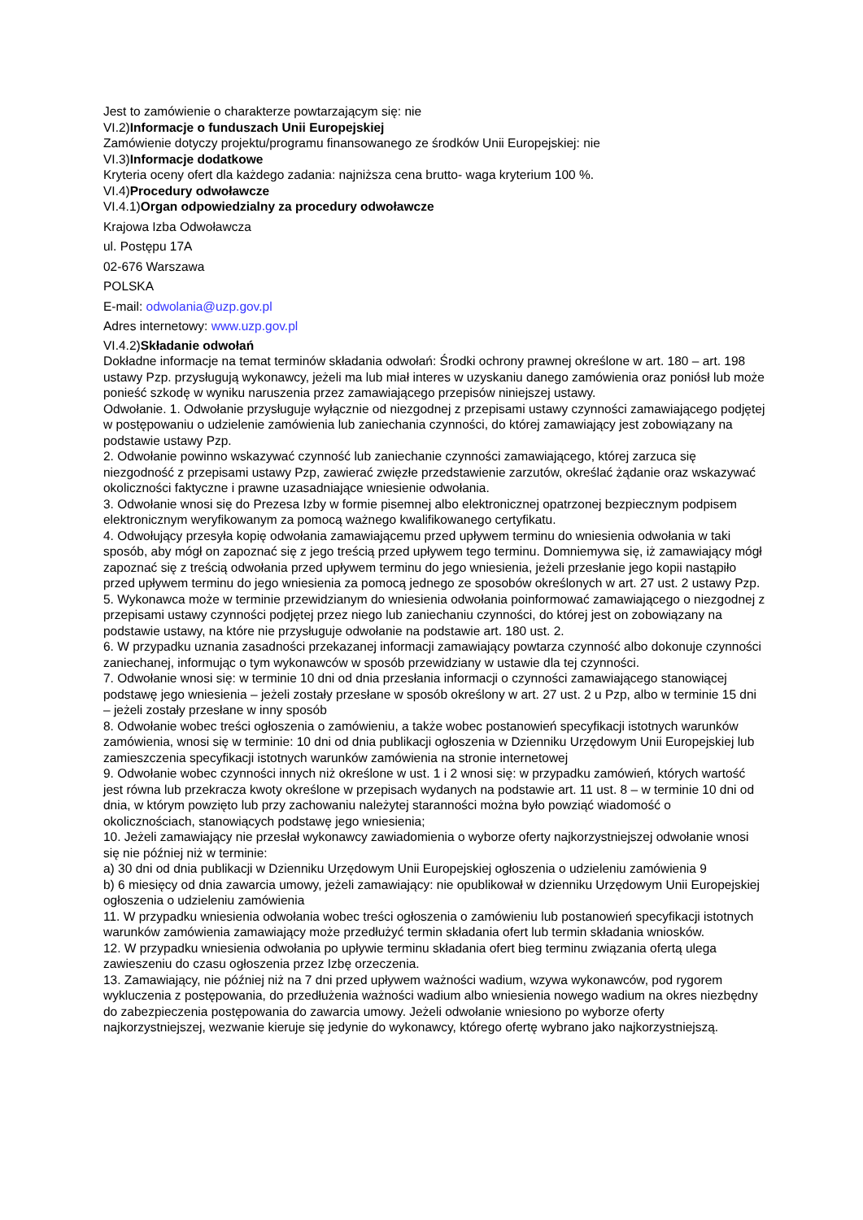Jest to zamówienie o charakterze powtarzającym się: nie
VI.2)Informacje o funduszach Unii Europejskiej
Zamówienie dotyczy projektu/programu finansowanego ze środków Unii Europejskiej: nie
VI.3)Informacje dodatkowe
Kryteria oceny ofert dla każdego zadania: najniższa cena brutto- waga kryterium 100 %.
VI.4)Procedury odwoławcze
VI.4.1)Organ odpowiedzialny za procedury odwoławcze
Krajowa Izba Odwoławcza
ul. Postępu 17A
02-676 Warszawa
POLSKA
E-mail: odwolania@uzp.gov.pl
Adres internetowy: www.uzp.gov.pl
VI.4.2)Składanie odwołań
Dokładne informacje na temat terminów składania odwołań: Środki ochrony prawnej określone w art. 180 – art. 198 ustawy Pzp. przysługują wykonawcy, jeżeli ma lub miał interes w uzyskaniu danego zamówienia oraz poniósł lub może ponieść szkodę w wyniku naruszenia przez zamawiającego przepisów niniejszej ustawy.
Odwołanie. 1. Odwołanie przysługuje wyłącznie od niezgodnej z przepisami ustawy czynności zamawiającego podjętej w postępowaniu o udzielenie zamówienia lub zaniechania czynności, do której zamawiający jest zobowiązany na podstawie ustawy Pzp.
2. Odwołanie powinno wskazywać czynność lub zaniechanie czynności zamawiającego, której zarzuca się niezgodność z przepisami ustawy Pzp, zawierać zwięzłe przedstawienie zarzutów, określać żądanie oraz wskazywać okoliczności faktyczne i prawne uzasadniające wniesienie odwołania.
3. Odwołanie wnosi się do Prezesa Izby w formie pisemnej albo elektronicznej opatrzonej bezpiecznym podpisem elektronicznym weryfikowanym za pomocą ważnego kwalifikowanego certyfikatu.
4. Odwołujący przesyła kopię odwołania zamawiającemu przed upływem terminu do wniesienia odwołania w taki sposób, aby mógł on zapoznać się z jego treścią przed upływem tego terminu. Domniemywa się, iż zamawiający mógł zapoznać się z treścią odwołania przed upływem terminu do jego wniesienia, jeżeli przesłanie jego kopii nastąpiło przed upływem terminu do jego wniesienia za pomocą jednego ze sposobów określonych w art. 27 ust. 2 ustawy Pzp.
5. Wykonawca może w terminie przewidzianym do wniesienia odwołania poinformować zamawiającego o niezgodnej z przepisami ustawy czynności podjętej przez niego lub zaniechaniu czynności, do której jest on zobowiązany na podstawie ustawy, na które nie przysługuje odwołanie na podstawie art. 180 ust. 2.
6. W przypadku uznania zasadności przekazanej informacji zamawiający powtarza czynność albo dokonuje czynności zaniechanej, informując o tym wykonawców w sposób przewidziany w ustawie dla tej czynności.
7. Odwołanie wnosi się: w terminie 10 dni od dnia przesłania informacji o czynności zamawiającego stanowiącej podstawę jego wniesienia – jeżeli zostały przesłane w sposób określony w art. 27 ust. 2 u Pzp, albo w terminie 15 dni – jeżeli zostały przesłane w inny sposób
8. Odwołanie wobec treści ogłoszenia o zamówieniu, a także wobec postanowień specyfikacji istotnych warunków zamówienia, wnosi się w terminie: 10 dni od dnia publikacji ogłoszenia w Dzienniku Urzędowym Unii Europejskiej lub zamieszczenia specyfikacji istotnych warunków zamówienia na stronie internetowej
9. Odwołanie wobec czynności innych niż określone w ust. 1 i 2 wnosi się: w przypadku zamówień, których wartość jest równa lub przekracza kwoty określone w przepisach wydanych na podstawie art. 11 ust. 8 – w terminie 10 dni od dnia, w którym powzięto lub przy zachowaniu należytej staranności można było powziąć wiadomość o okolicznościach, stanowiących podstawę jego wniesienia;
10. Jeżeli zamawiający nie przesłał wykonawcy zawiadomienia o wyborze oferty najkorzystniejszej odwołanie wnosi się nie później niż w terminie:
a) 30 dni od dnia publikacji w Dzienniku Urzędowym Unii Europejskiej ogłoszenia o udzieleniu zamówienia 9
b) 6 miesięcy od dnia zawarcia umowy, jeżeli zamawiający: nie opublikował w dzienniku Urzędowym Unii Europejskiej ogłoszenia o udzieleniu zamówienia
11. W przypadku wniesienia odwołania wobec treści ogłoszenia o zamówieniu lub postanowień specyfikacji istotnych warunków zamówienia zamawiający może przedłużyć termin składania ofert lub termin składania wniosków.
12. W przypadku wniesienia odwołania po upływie terminu składania ofert bieg terminu związania ofertą ulega zawieszeniu do czasu ogłoszenia przez Izbę orzeczenia.
13. Zamawiający, nie później niż na 7 dni przed upływem ważności wadium, wzywa wykonawców, pod rygorem wykluczenia z postępowania, do przedłużenia ważności wadium albo wniesienia nowego wadium na okres niezbędny do zabezpieczenia postępowania do zawarcia umowy. Jeżeli odwołanie wniesiono po wyborze oferty najkorzystniejszej, wezwanie kieruje się jedynie do wykonawcy, którego ofertę wybrano jako najkorzystniejszą.